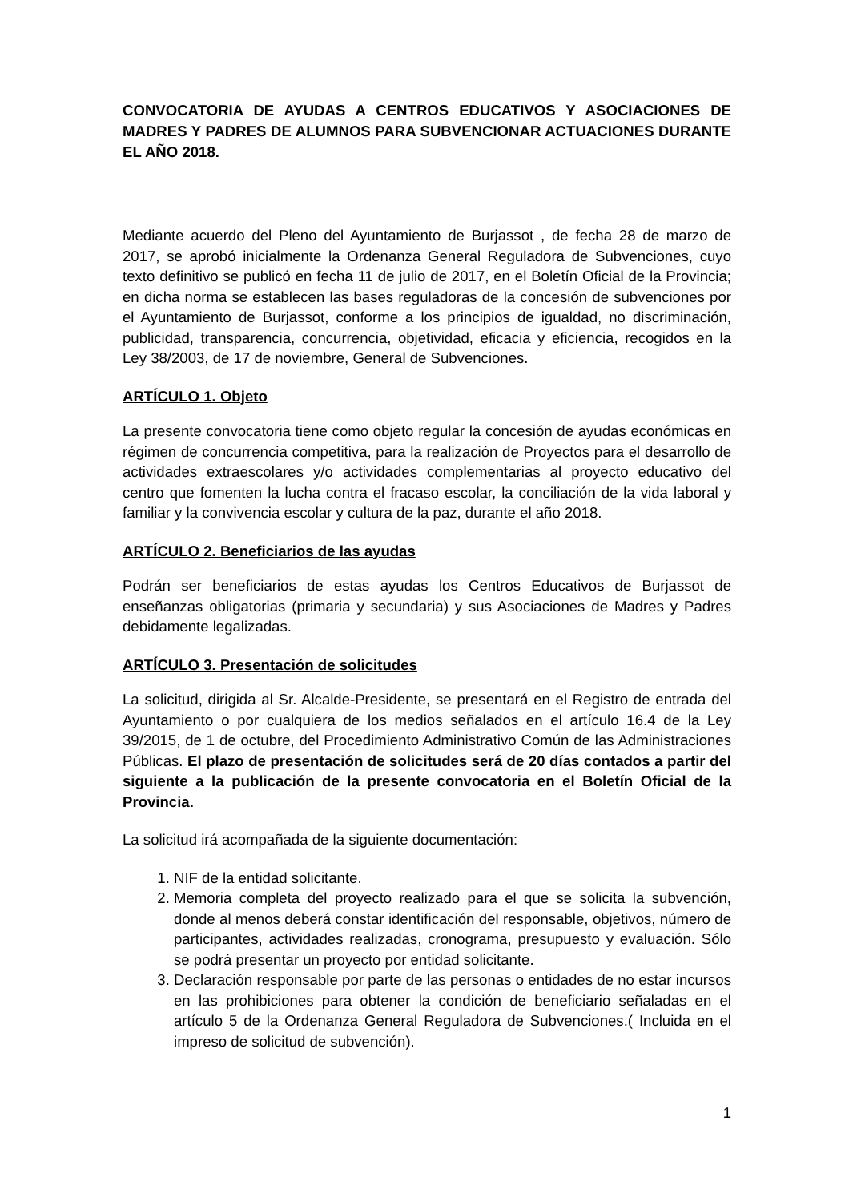CONVOCATORIA DE AYUDAS A CENTROS EDUCATIVOS Y ASOCIACIONES DE MADRES Y PADRES DE ALUMNOS PARA SUBVENCIONAR ACTUACIONES DURANTE EL AÑO 2018.
Mediante acuerdo del Pleno del Ayuntamiento de Burjassot , de fecha 28 de marzo de 2017, se aprobó inicialmente la Ordenanza General Reguladora de Subvenciones, cuyo texto definitivo se publicó en fecha 11 de julio de 2017, en el Boletín Oficial de la Provincia; en dicha norma se establecen las bases reguladoras de la concesión de subvenciones por el Ayuntamiento de Burjassot, conforme a los principios de igualdad, no discriminación, publicidad, transparencia, concurrencia, objetividad, eficacia y eficiencia, recogidos en la Ley 38/2003, de 17 de noviembre, General de Subvenciones.
ARTÍCULO 1. Objeto
La presente convocatoria tiene como objeto regular la concesión de ayudas económicas en régimen de concurrencia competitiva, para la realización de Proyectos para el desarrollo de actividades extraescolares y/o actividades complementarias al proyecto educativo del centro que fomenten la lucha contra el fracaso escolar, la conciliación de la vida laboral y familiar y la convivencia escolar y cultura de la paz, durante el año 2018.
ARTÍCULO 2. Beneficiarios de las ayudas
Podrán ser beneficiarios de estas ayudas los Centros Educativos de Burjassot de enseñanzas obligatorias (primaria y secundaria) y sus Asociaciones de Madres y Padres debidamente legalizadas.
ARTÍCULO 3. Presentación de solicitudes
La solicitud, dirigida al Sr. Alcalde-Presidente, se presentará en el Registro de entrada del Ayuntamiento o por cualquiera de los medios señalados en el artículo 16.4 de la Ley 39/2015, de 1 de octubre, del Procedimiento Administrativo Común de las Administraciones Públicas. El plazo de presentación de solicitudes será de 20 días contados a partir del siguiente a la publicación de la presente convocatoria en el Boletín Oficial de la Provincia.
La solicitud irá acompañada de la siguiente documentación:
1. NIF de la entidad solicitante.
2. Memoria completa del proyecto realizado para el que se solicita la subvención, donde al menos deberá constar identificación del responsable, objetivos, número de participantes, actividades realizadas, cronograma, presupuesto y evaluación. Sólo se podrá presentar un proyecto por entidad solicitante.
3. Declaración responsable por parte de las personas o entidades de no estar incursos en las prohibiciones para obtener la condición de beneficiario señaladas en el artículo 5 de la Ordenanza General Reguladora de Subvenciones.( Incluida en el impreso de solicitud de subvención).
1